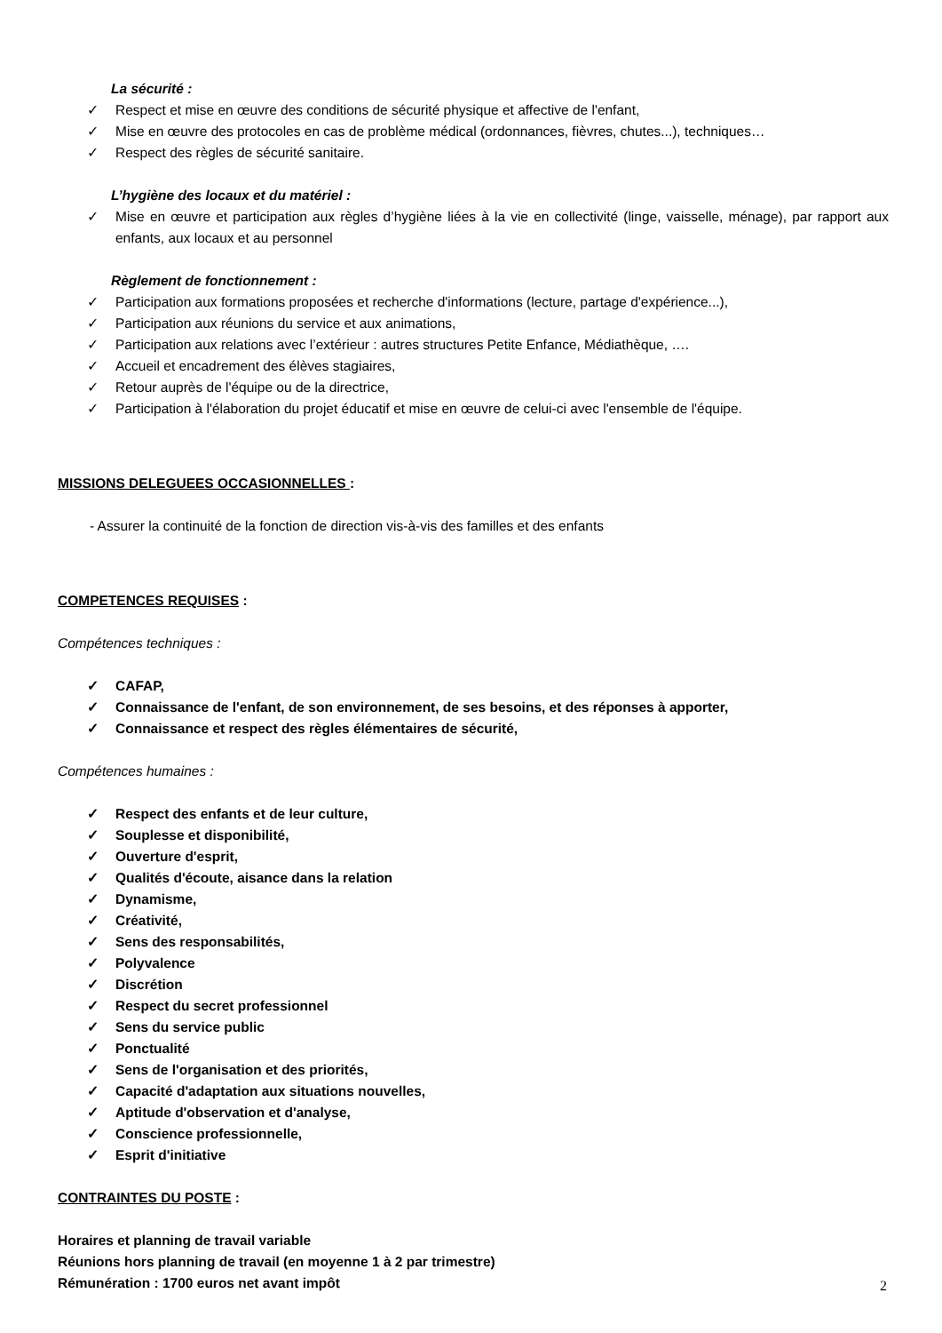La sécurité :
✓ Respect et mise en œuvre des conditions de sécurité physique et affective de l'enfant,
✓ Mise en œuvre des protocoles en cas de problème médical (ordonnances, fièvres, chutes...), techniques…
✓ Respect des règles de sécurité sanitaire.
L’hygiène des locaux et du matériel :
✓ Mise en œuvre et participation aux règles d’hygiène liées à la vie en collectivité (linge, vaisselle, ménage), par rapport aux enfants, aux locaux et au personnel
Règlement de fonctionnement :
✓ Participation aux formations proposées et recherche d'informations (lecture, partage d'expérience...),
✓ Participation aux réunions du service et aux animations,
✓ Participation aux relations avec l’extérieur : autres structures Petite Enfance, Médiathèque, ….
✓ Accueil et encadrement des élèves stagiaires,
✓ Retour auprès de l'équipe ou de la directrice,
✓ Participation à l'élaboration du projet éducatif et mise en œuvre de celui-ci avec l'ensemble de l'équipe.
MISSIONS DELEGUEES OCCASIONNELLES :
- Assurer la continuité de la fonction de direction vis-à-vis des familles et des enfants
COMPETENCES REQUISES :
Compétences techniques :
✓ CAFAP,
✓ Connaissance de l'enfant, de son environnement, de ses besoins, et des réponses à apporter,
✓ Connaissance et respect des règles élémentaires de sécurité,
Compétences humaines :
✓ Respect des enfants et de leur culture,
✓ Souplesse et disponibilité,
✓ Ouverture d'esprit,
✓ Qualités d'écoute, aisance dans la relation
✓ Dynamisme,
✓ Créativité,
✓ Sens des responsabilités,
✓ Polyvalence
✓ Discrétion
✓ Respect du secret professionnel
✓ Sens du service public
✓ Ponctualité
✓ Sens de l'organisation et des priorités,
✓ Capacité d'adaptation aux situations nouvelles,
✓ Aptitude d'observation et d'analyse,
✓ Conscience professionnelle,
✓ Esprit d'initiative
CONTRAINTES DU POSTE :
Horaires et planning de travail variable
Réunions hors planning de travail (en moyenne 1 à 2 par trimestre)
Rémunération : 1700 euros net avant impôt
2